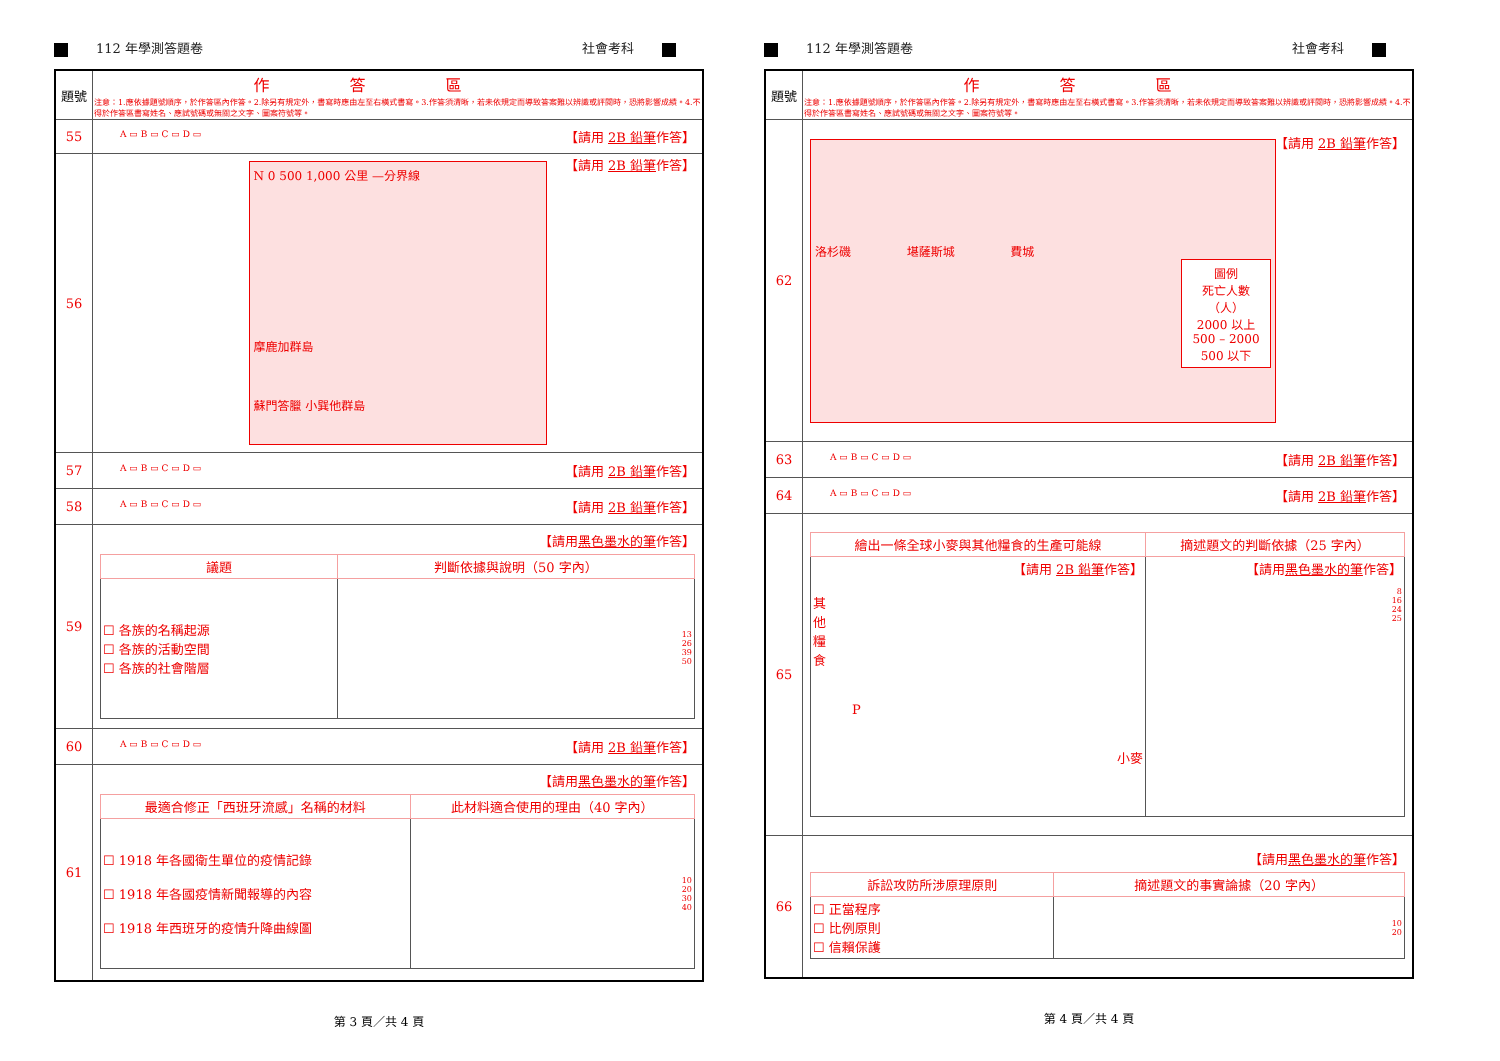112 年學測答題卷 社會考科
| 題號 | 作答區 注意：1.應依據題號順序，於作答區內作答。2.除另有規定外，書寫時應由左至右橫式書寫。3.作答須清晰，若未依規定而導致答案難以辨識或評閱時，恐將影響成績。4.不得於作答區書寫姓名、應試號碼或無關之文字、圖案符號等。 |
| 55 | A ▭ B ▭ C ▭ D ▭ 【請用 2B 鉛筆 作答】 |
| 56 | 【請用 2B 鉛筆 作答】 N 0 500 1,000 公里 —分界線 摩鹿加群島 蘇門答臘 小巽他群島 |
| 57 | A ▭ B ▭ C ▭ D ▭ 【請用 2B 鉛筆 作答】 |
| 58 | A ▭ B ▭ C ▭ D ▭ 【請用 2B 鉛筆 作答】 |
| 59 | 【請用 黑色墨水的筆 作答】 / 議題 / 判斷依據與說明（50 字內） / / --- / --- / / ☐ 各族的名稱起源 ☐ 各族的活動空間 ☐ 各族的社會階層 / 13 26 39 50 / |
| 60 | A ▭ B ▭ C ▭ D ▭ 【請用 2B 鉛筆 作答】 |
| 61 | 【請用 黑色墨水的筆 作答】 / 最適合修正「西班牙流感」名稱的材料 / 此材料適合使用的理由（40 字內） / / --- / --- / / ☐ 1918 年各國衛生單位的疫情記錄 ☐ 1918 年各國疫情新聞報導的內容 ☐ 1918 年西班牙的疫情升降曲線圖 / 10 20 30 40 / |
第 3 頁／共 4 頁
112 年學測答題卷 社會考科
| 題號 | 作答區 注意：1.應依據題號順序，於作答區內作答。2.除另有規定外，書寫時應由左至右橫式書寫。3.作答須清晰，若未依規定而導致答案難以辨識或評閱時，恐將影響成績。4.不得於作答區書寫姓名、應試號碼或無關之文字、圖案符號等。 |
| 62 | 【請用 2B 鉛筆 作答】 洛杉磯 堪薩斯城 費城 圖例 死亡人數（人） 2000 以上 500 – 2000 500 以下 |
| 63 | A ▭ B ▭ C ▭ D ▭ 【請用 2B 鉛筆 作答】 |
| 64 | A ▭ B ▭ C ▭ D ▭ 【請用 2B 鉛筆 作答】 |
| 65 | / 繪出一條全球小麥與其他糧食的生產可能線 / 摘述題文的判斷依據（25 字內） / / --- / --- / / 【請用 2B 鉛筆 作答】 其 他 糧 食 P 小麥 / 【請用 黑色墨水的筆 作答】 8 16 24 25 / |
| 66 | 【請用 黑色墨水的筆 作答】 / 訴訟攻防所涉原理原則 / 摘述題文的事實論據（20 字內） / / --- / --- / / ☐ 正當程序 ☐ 比例原則 ☐ 信賴保護 / 10 20 / |
第 4 頁／共 4 頁